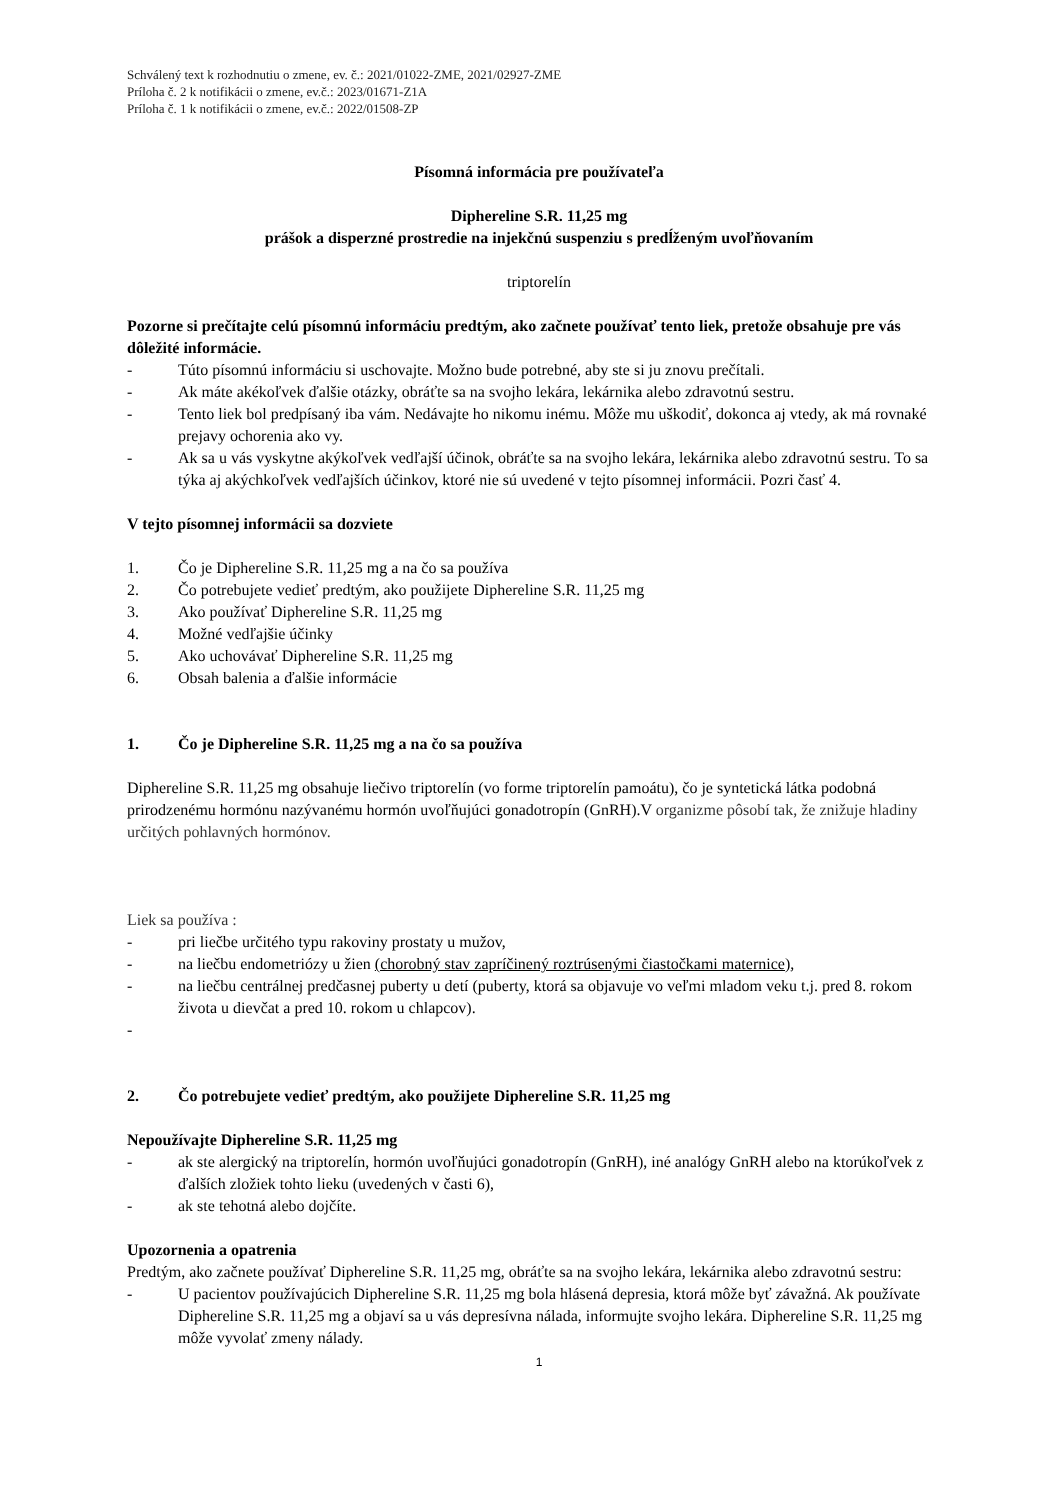Schválený text k rozhodnutiu o zmene, ev. č.: 2021/01022-ZME, 2021/02927-ZME
Príloha č. 2 k notifikácii o zmene, ev.č.: 2023/01671-Z1A
Príloha č. 1 k notifikácii o zmene, ev.č.: 2022/01508-ZP
Písomná informácia pre používateľa
Diphereline S.R. 11,25 mg
prášok a disperzné prostredie na injekčnú suspenziu s predĺženým uvoľňovaním
triptorelín
Pozorne si prečítajte celú písomnú informáciu predtým, ako začnete používať tento liek, pretože obsahuje pre vás dôležité informácie.
- Túto písomnú informáciu si uschovajte. Možno bude potrebné, aby ste si ju znovu prečítali.
- Ak máte akékoľvek ďalšie otázky, obráťte sa na svojho lekára, lekárnika alebo zdravotnú sestru.
- Tento liek bol predpísaný iba vám. Nedávajte ho nikomu inému. Môže mu uškodiť, dokonca aj vtedy, ak má rovnaké prejavy ochorenia ako vy.
- Ak sa u vás vyskytne akýkoľvek vedľajší účinok, obráťte sa na svojho lekára, lekárnika alebo zdravotnú sestru. To sa týka aj akýchkoľvek vedľajších účinkov, ktoré nie sú uvedené v tejto písomnej informácii. Pozri časť 4.
V tejto písomnej informácii sa dozviete
1. Čo je Diphereline S.R. 11,25 mg a na čo sa používa
2. Čo potrebujete vedieť predtým, ako použijete Diphereline S.R. 11,25 mg
3. Ako používať Diphereline S.R. 11,25 mg
4. Možné vedľajšie účinky
5. Ako uchovávať Diphereline S.R. 11,25 mg
6. Obsah balenia a ďalšie informácie
1. Čo je Diphereline S.R. 11,25 mg a na čo sa používa
Diphereline S.R. 11,25 mg obsahuje liečivo triptorelín (vo forme triptorelín pamoátu), čo je syntetická látka podobná prirodzenému hormónu nazývanému hormón uvoľňujúci gonadotropín (GnRH).V organizme pôsobí tak, že znižuje hladiny určitých pohlavných hormónov.
Liek sa používa :
- pri liečbe určitého typu rakoviny prostaty u mužov,
- na liečbu endometriózy u žien (chorobný stav zapríčinený roztrúsenými čiastočkami maternice),
- na liečbu centrálnej predčasnej puberty u detí (puberty, ktorá sa objavuje vo veľmi mladom veku t.j. pred 8. rokom života u dievčat a pred 10. rokom u chlapcov).
-
2. Čo potrebujete vedieť predtým, ako použijete Diphereline S.R. 11,25 mg
Nepoužívajte Diphereline S.R. 11,25 mg
- ak ste alergický na triptorelín, hormón uvoľňujúci gonadotropín (GnRH), iné analógy GnRH alebo na ktorúkoľvek z ďalších zložiek tohto lieku (uvedených v časti 6),
- ak ste tehotná alebo dojčíte.
Upozornenia a opatrenia
Predtým, ako začnete používať Diphereline S.R. 11,25 mg, obráťte sa na svojho lekára, lekárnika alebo zdravotnú sestru:
- U pacientov používajúcich Diphereline S.R. 11,25 mg bola hlásená depresia, ktorá môže byť závažná. Ak používate Diphereline S.R. 11,25 mg a objaví sa u vás depresívna nálada, informujte svojho lekára. Diphereline S.R. 11,25 mg môže vyvolať zmeny nálady.
1